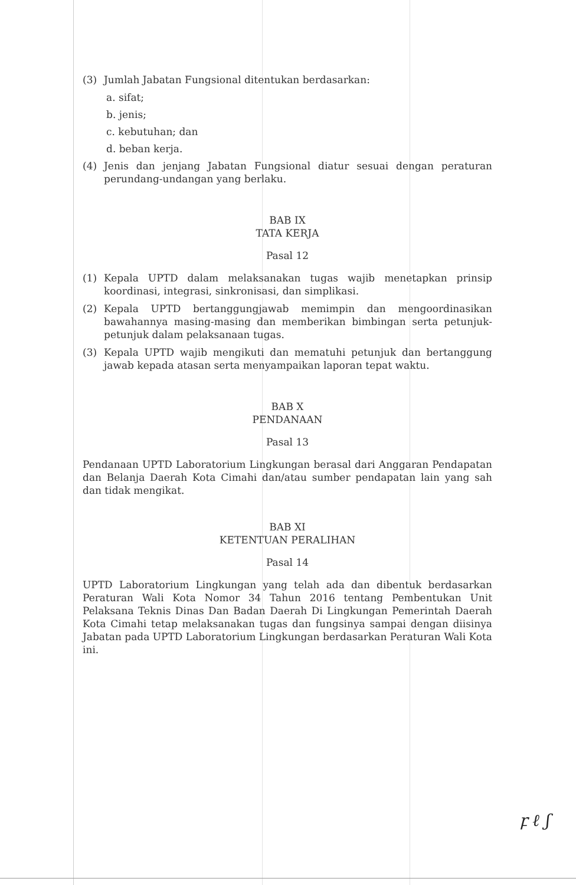(3) Jumlah Jabatan Fungsional ditentukan berdasarkan:
a. sifat;
b. jenis;
c. kebutuhan; dan
d. beban kerja.
(4) Jenis dan jenjang Jabatan Fungsional diatur sesuai dengan peraturan perundang-undangan yang berlaku.
BAB IX
TATA KERJA
Pasal 12
(1) Kepala UPTD dalam melaksanakan tugas wajib menetapkan prinsip koordinasi, integrasi, sinkronisasi, dan simplikasi.
(2) Kepala UPTD bertanggungjawab memimpin dan mengoordinasikan bawahannya masing-masing dan memberikan bimbingan serta petunjuk-petunjuk dalam pelaksanaan tugas.
(3) Kepala UPTD wajib mengikuti dan mematuhi petunjuk dan bertanggung jawab kepada atasan serta menyampaikan laporan tepat waktu.
BAB X
PENDANAAN
Pasal 13
Pendanaan UPTD Laboratorium Lingkungan berasal dari Anggaran Pendapatan dan Belanja Daerah Kota Cimahi dan/atau sumber pendapatan lain yang sah dan tidak mengikat.
BAB XI
KETENTUAN PERALIHAN
Pasal 14
UPTD Laboratorium Lingkungan yang telah ada dan dibentuk berdasarkan Peraturan Wali Kota Nomor 34 Tahun 2016 tentang Pembentukan Unit Pelaksana Teknis Dinas Dan Badan Daerah Di Lingkungan Pemerintah Daerah Kota Cimahi tetap melaksanakan tugas dan fungsinya sampai dengan diisinya Jabatan pada UPTD Laboratorium Lingkungan berdasarkan Peraturan Wali Kota ini.
ꝼ ℓ ʃ